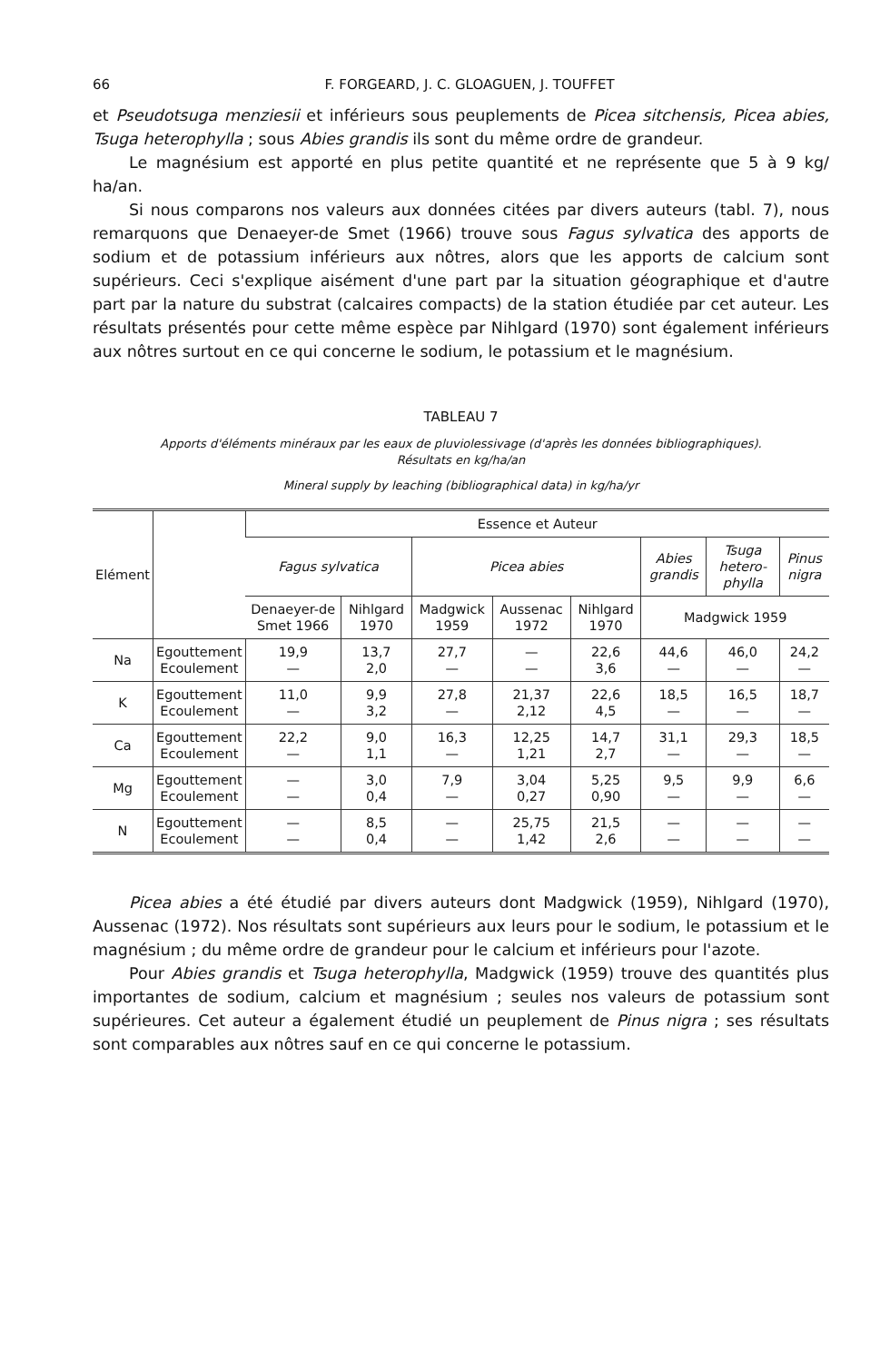66 F. FORGEARD, J. C. GLOAGUEN, J. TOUFFET
et Pseudotsuga menziesii et inférieurs sous peuplements de Picea sitchensis, Picea abies, Tsuga heterophylla ; sous Abies grandis ils sont du même ordre de grandeur.
Le magnésium est apporté en plus petite quantité et ne représente que 5 à 9 kg/ ha/an.
Si nous comparons nos valeurs aux données citées par divers auteurs (tabl. 7), nous remarquons que Denaeyer-de Smet (1966) trouve sous Fagus sylvatica des apports de sodium et de potassium inférieurs aux nôtres, alors que les apports de calcium sont supérieurs. Ceci s'explique aisément d'une part par la situation géographique et d'autre part par la nature du substrat (calcaires compacts) de la station étudiée par cet auteur. Les résultats présentés pour cette même espèce par Nihlgard (1970) sont également inférieurs aux nôtres surtout en ce qui concerne le sodium, le potassium et le magnésium.
TABLEAU 7
Apports d'éléments minéraux par les eaux de pluviolessivage (d'après les données bibliographiques).
Résultats en kg/ha/an
Mineral supply by leaching (bibliographical data) in kg/ha/yr
| Elément | | Essence et Auteur | | | | | | | |
| --- | --- | --- | --- | --- | --- | --- | --- | --- | --- |
| | | Fagus sylvatica | | Picea abies | | | Abies grandis | Tsuga hetero-phylla | Pinus nigra |
| | | Denaeyer-de Smet 1966 | Nihlgard 1970 | Madgwick 1959 | Aussenac 1972 | Nihlgard 1970 | Madgwick 1959 | | |
| Na | Egouttement Ecoulement | 19,9 — | 13,7 2,0 | 27,7 — | — — | 22,6 3,6 | 44,6 — | 46,0 — | 24,2 — |
| K | Egouttement Ecoulement | 11,0 — | 9,9 3,2 | 27,8 — | 21,37 2,12 | 22,6 4,5 | 18,5 — | 16,5 — | 18,7 — |
| Ca | Egouttement Ecoulement | 22,2 — | 9,0 1,1 | 16,3 — | 12,25 1,21 | 14,7 2,7 | 31,1 — | 29,3 — | 18,5 — |
| Mg | Egouttement Ecoulement | — — | 3,0 0,4 | 7,9 — | 3,04 0,27 | 5,25 0,90 | 9,5 — | 9,9 — | 6,6 — |
| N | Egouttement Ecoulement | — — | 8,5 0,4 | — — | 25,75 1,42 | 21,5 2,6 | — — | — — | — — |
Picea abies a été étudié par divers auteurs dont Madgwick (1959), Nihlgard (1970), Aussenac (1972). Nos résultats sont supérieurs aux leurs pour le sodium, le potassium et le magnésium ; du même ordre de grandeur pour le calcium et inférieurs pour l'azote.
Pour Abies grandis et Tsuga heterophylla, Madgwick (1959) trouve des quantités plus importantes de sodium, calcium et magnésium ; seules nos valeurs de potassium sont supérieures. Cet auteur a également étudié un peuplement de Pinus nigra ; ses résultats sont comparables aux nôtres sauf en ce qui concerne le potassium.